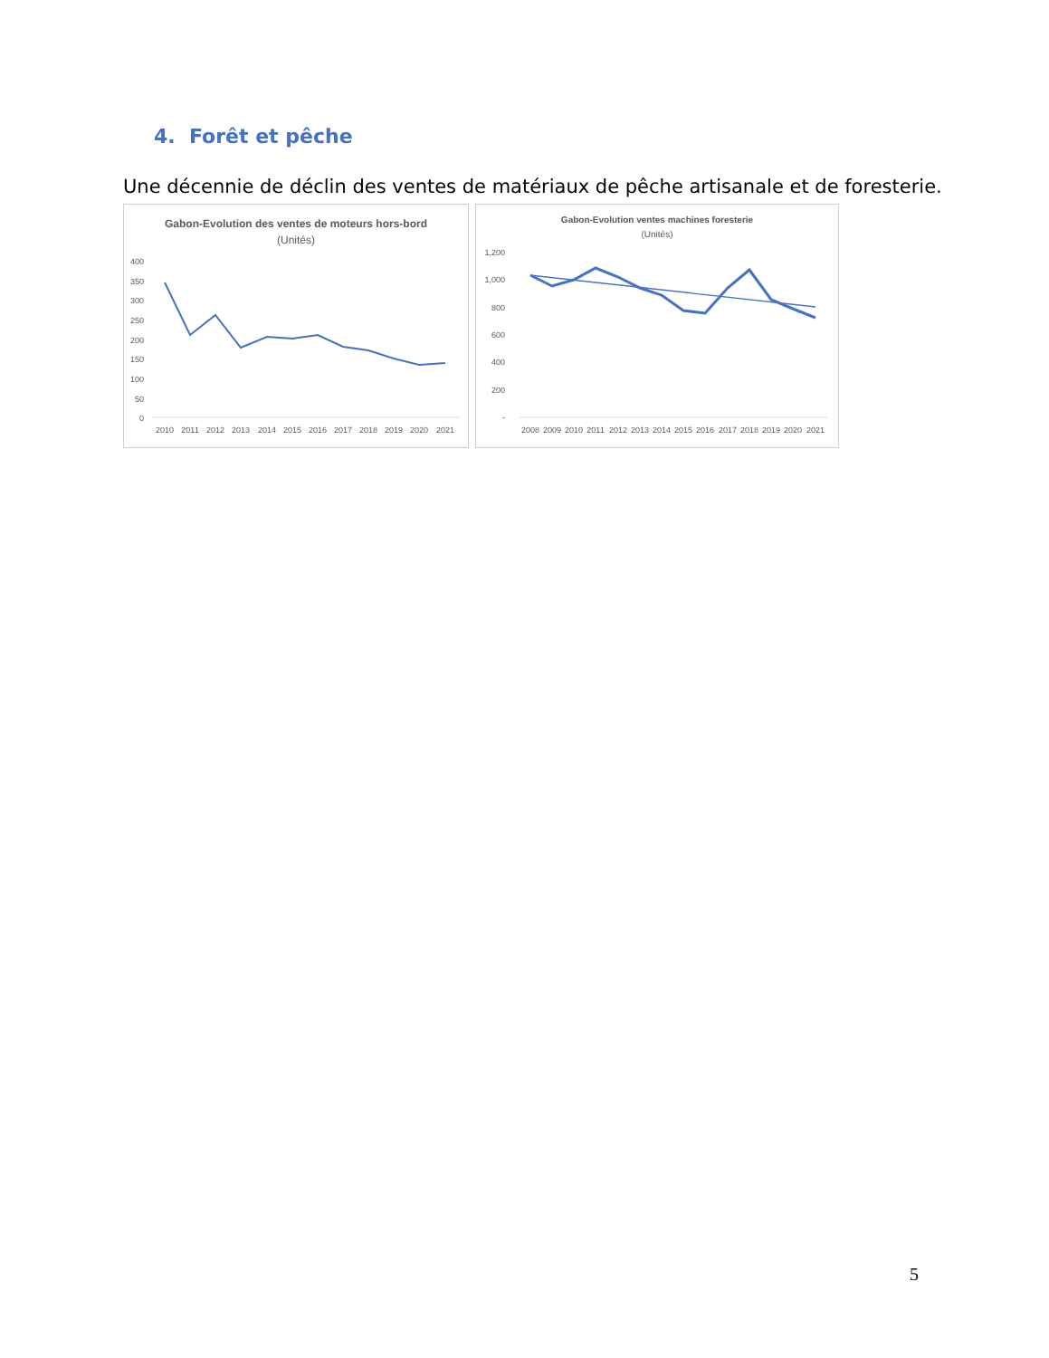4. Forêt et pêche
Une décennie de déclin des ventes de matériaux de pêche artisanale et de foresterie.
Gabon-Evolution des ventes de moteurs hors-bord
(Unités)
400
350
300
250
200
150
100
50
0
2010
2011
2012
2013
2014
2015
2016
2017
2018
2019
2020
2021
Gabon-Evolution ventes machines foresterie
(Unités)
1,200
1,000
800
600
400
200
-
2008
2009
2010
2011
2012
2013
2014
2015
2016
2017
2018
2019
2020
2021
5